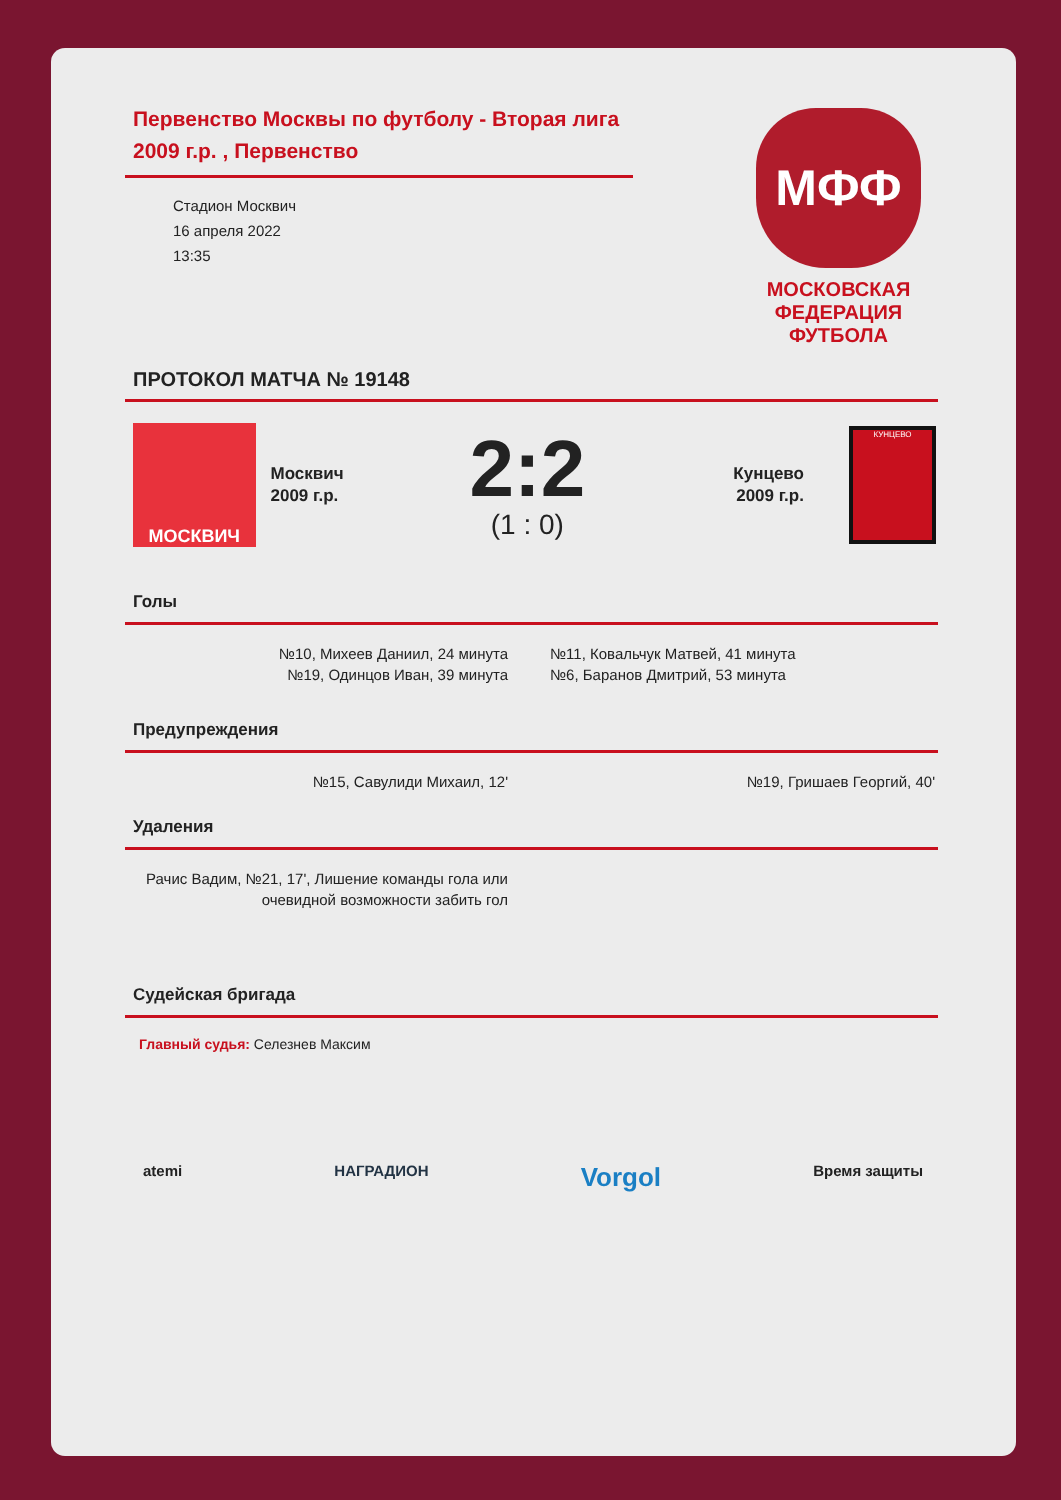Первенство Москвы по футболу - Вторая лига 2009 г.р. , Первенство
Стадион Москвич
16 апреля 2022
13:35
МФФ
МОСКОВСКАЯ
ФЕДЕРАЦИЯ
ФУТБОЛА
ПРОТОКОЛ МАТЧА № 19148
МОСКВИЧ
Москвич
2009 г.р.
2:2
(1 : 0)
Кунцево
2009 г.р.
КУНЦЕВО
Голы
№10, Михеев Даниил, 24 минута
№19, Одинцов Иван, 39 минута
№11, Ковальчук Матвей, 41 минута
№6, Баранов Дмитрий, 53 минута
Предупреждения
№15, Савулиди Михаил, 12' №19, Гришаев Георгий, 40'
Удаления
Рачис Вадим, №21, 17', Лишение команды гола или очевидной возможности забить гол
Судейская бригада
Главный судья: Селезнев Максим
atemi НАГРАДИОН Vorgol Время защиты